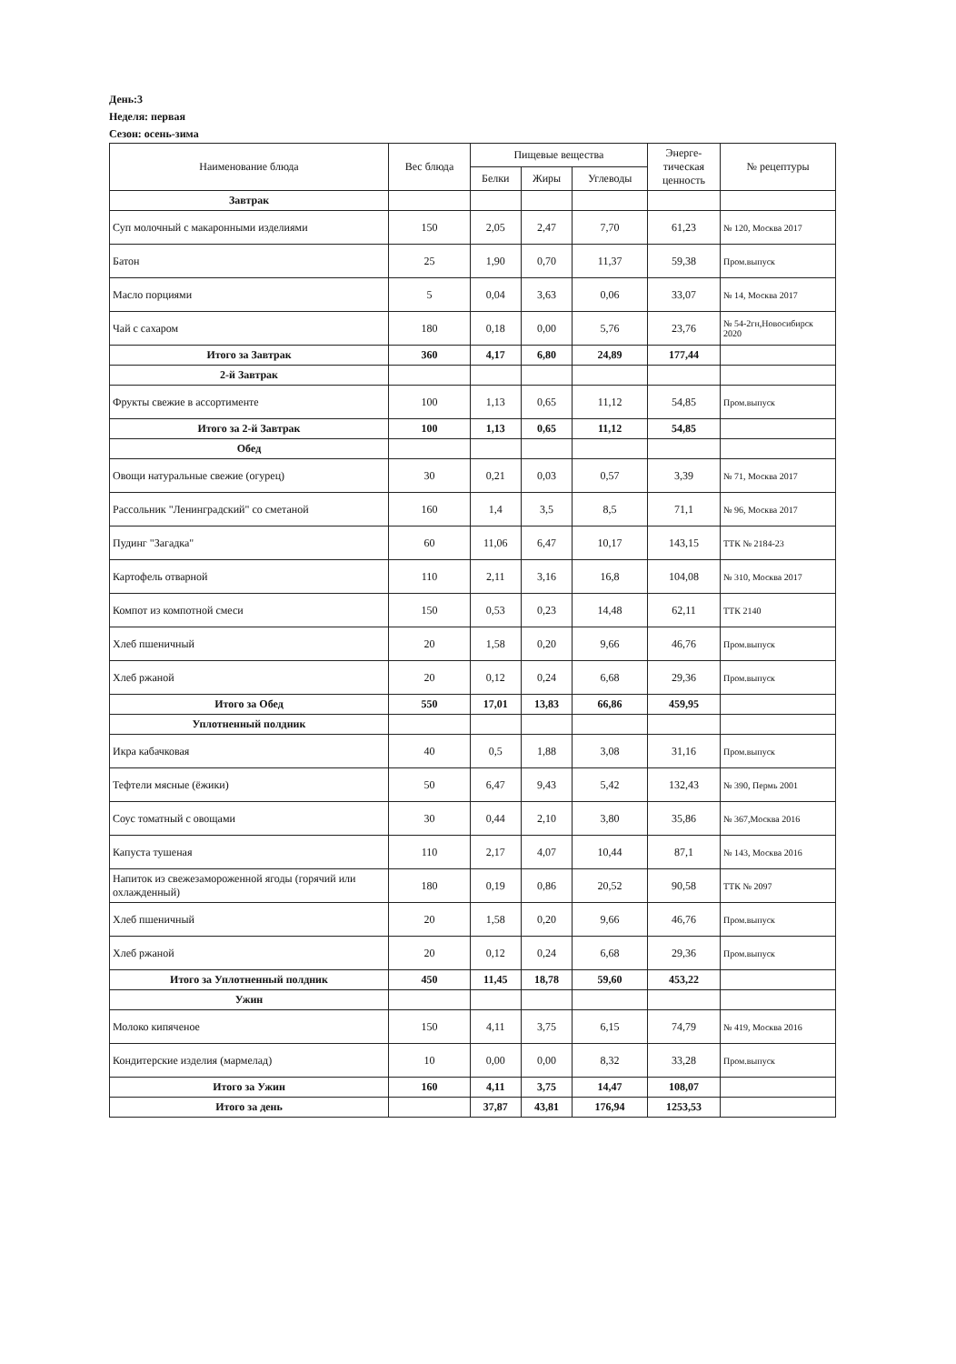День:3
Неделя: первая
Сезон: осень-зима
| Наименование блюда | Вес блюда | Пищевые вещества | | | Энерге- тическая ценность | № рецептуры |
| --- | --- | --- | --- | --- | --- | --- |
| | | Белки | Жиры | Углеводы | | |
| Завтрак | | | | | | |
| Суп молочный с макаронными изделиями | 150 | 2,05 | 2,47 | 7,70 | 61,23 | № 120, Москва 2017 |
| Батон | 25 | 1,90 | 0,70 | 11,37 | 59,38 | Пром.выпуск |
| Масло порциями | 5 | 0,04 | 3,63 | 0,06 | 33,07 | № 14, Москва 2017 |
| Чай с сахаром | 180 | 0,18 | 0,00 | 5,76 | 23,76 | № 54-2гн,Новосибирск 2020 |
| Итого за Завтрак | 360 | 4,17 | 6,80 | 24,89 | 177,44 | |
| 2-й Завтрак | | | | | | |
| Фрукты свежие в ассортименте | 100 | 1,13 | 0,65 | 11,12 | 54,85 | Пром.выпуск |
| Итого за 2-й Завтрак | 100 | 1,13 | 0,65 | 11,12 | 54,85 | |
| Обед | | | | | | |
| Овощи натуральные свежие (огурец) | 30 | 0,21 | 0,03 | 0,57 | 3,39 | № 71, Москва 2017 |
| Рассольник "Ленинградский" со сметаной | 160 | 1,4 | 3,5 | 8,5 | 71,1 | № 96, Москва 2017 |
| Пудинг "Загадка" | 60 | 11,06 | 6,47 | 10,17 | 143,15 | ТТК № 2184-23 |
| Картофель отварной | 110 | 2,11 | 3,16 | 16,8 | 104,08 | № 310, Москва 2017 |
| Компот из компотной смеси | 150 | 0,53 | 0,23 | 14,48 | 62,11 | ТТК 2140 |
| Хлеб пшеничный | 20 | 1,58 | 0,20 | 9,66 | 46,76 | Пром.выпуск |
| Хлеб ржаной | 20 | 0,12 | 0,24 | 6,68 | 29,36 | Пром.выпуск |
| Итого за Обед | 550 | 17,01 | 13,83 | 66,86 | 459,95 | |
| Уплотненный полдник | | | | | | |
| Икра кабачковая | 40 | 0,5 | 1,88 | 3,08 | 31,16 | Пром.выпуск |
| Тефтели мясные (ёжики) | 50 | 6,47 | 9,43 | 5,42 | 132,43 | № 390, Пермь 2001 |
| Соус томатный с овощами | 30 | 0,44 | 2,10 | 3,80 | 35,86 | № 367,Москва 2016 |
| Капуста тушеная | 110 | 2,17 | 4,07 | 10,44 | 87,1 | № 143, Москва 2016 |
| Напиток из свежезамороженной ягоды (горячий или охлажденный) | 180 | 0,19 | 0,86 | 20,52 | 90,58 | ТТК № 2097 |
| Хлеб пшеничный | 20 | 1,58 | 0,20 | 9,66 | 46,76 | Пром.выпуск |
| Хлеб ржаной | 20 | 0,12 | 0,24 | 6,68 | 29,36 | Пром.выпуск |
| Итого за Уплотненный полдник | 450 | 11,45 | 18,78 | 59,60 | 453,22 | |
| Ужин | | | | | | |
| Молоко кипяченое | 150 | 4,11 | 3,75 | 6,15 | 74,79 | № 419, Москва 2016 |
| Кондитерские изделия (мармелад) | 10 | 0,00 | 0,00 | 8,32 | 33,28 | Пром.выпуск |
| Итого за Ужин | 160 | 4,11 | 3,75 | 14,47 | 108,07 | |
| Итого за день | | 37,87 | 43,81 | 176,94 | 1253,53 | |